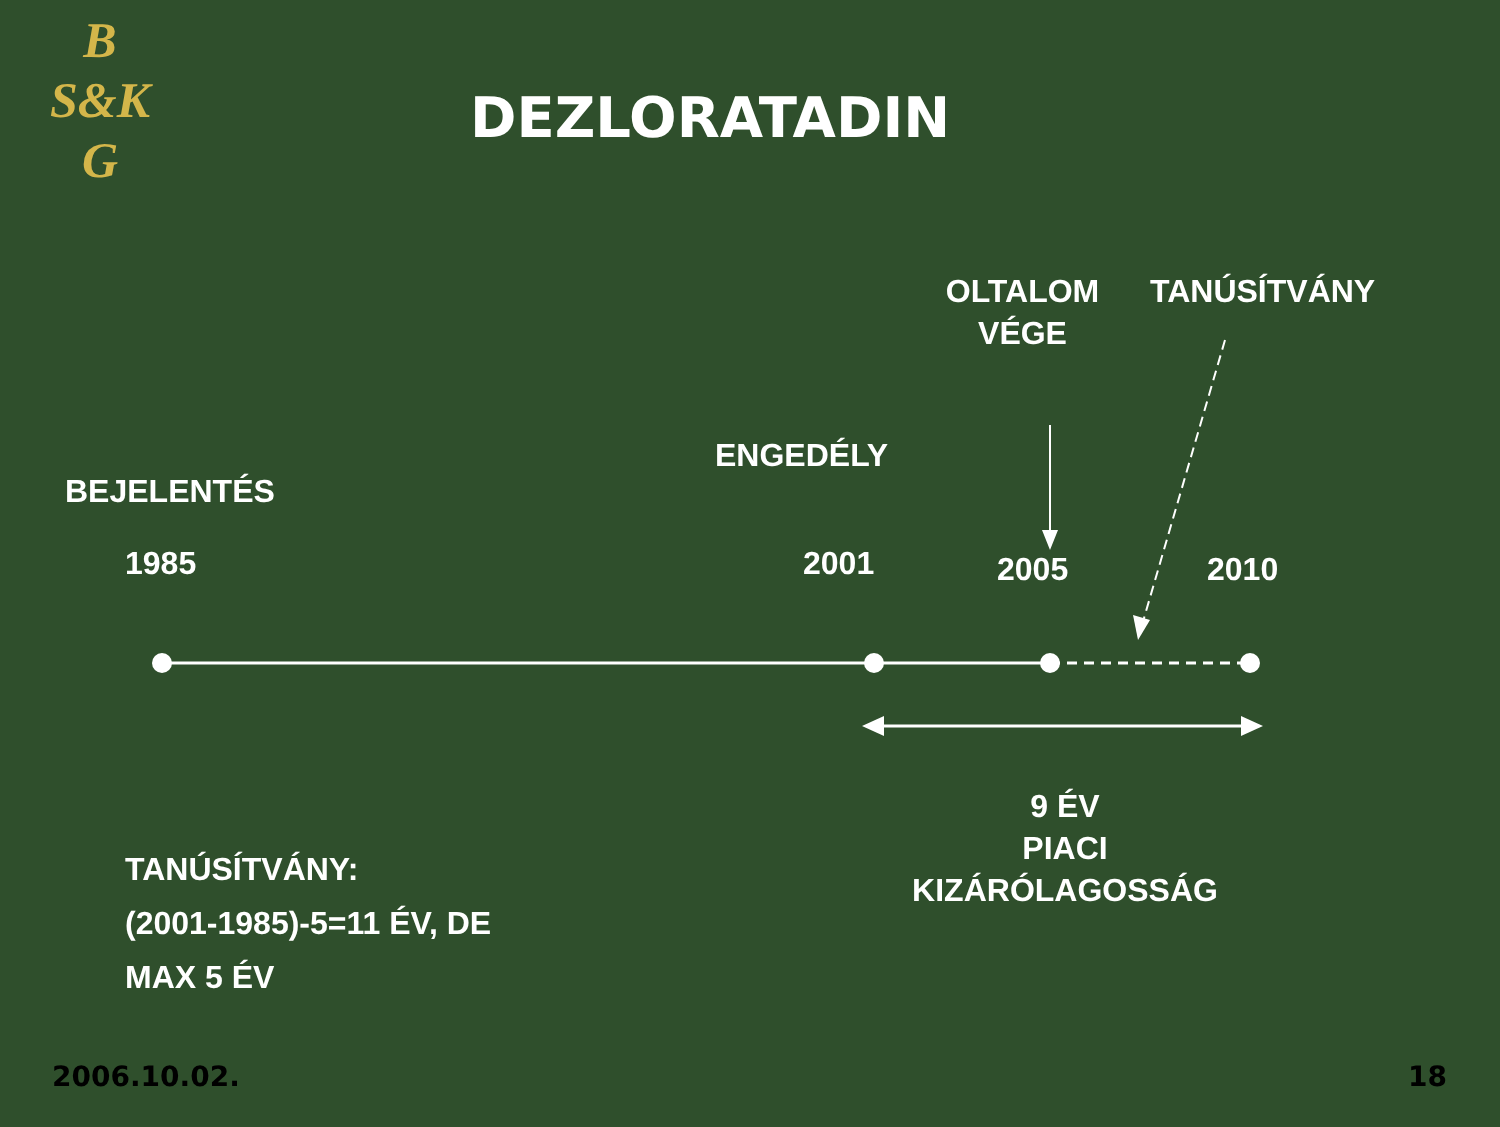B
S&K
G
DEZLORATADIN
OLTALOM VÉGE
TANÚSÍTVÁNY
ENGEDÉLY
BEJELENTÉS
1985 2001 2005 2010
9 ÉV
PIACI
KIZÁRÓLAGOSSÁG
TANÚSÍTVÁNY:
(2001-1985)-5=11 ÉV, DE
MAX 5 ÉV
2006.10.02. 18